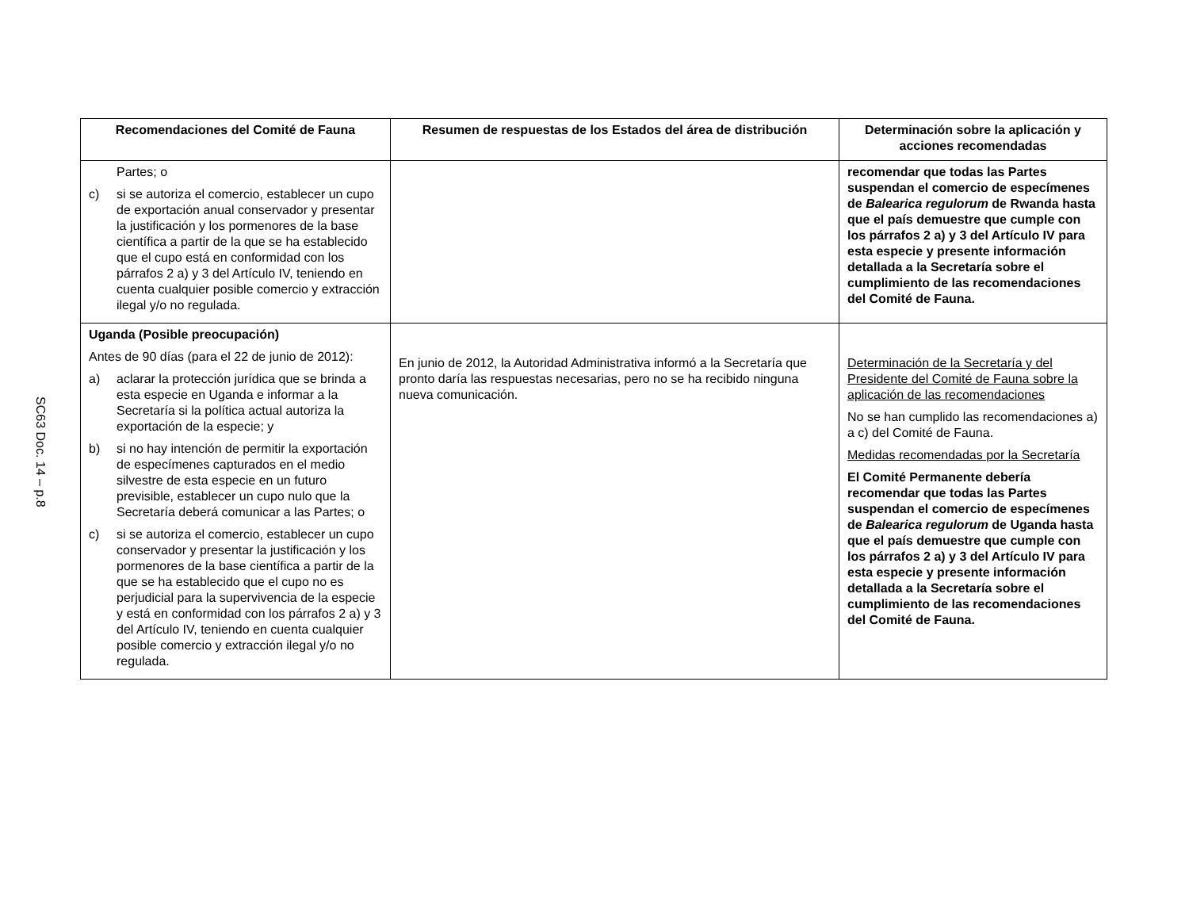SC63 Doc. 14 – p.8
| Recomendaciones del Comité de Fauna | Resumen de respuestas de los Estados del área de distribución | Determinación sobre la aplicación y acciones recomendadas |
| --- | --- | --- |
| Partes; o c) si se autoriza el comercio, establecer un cupo de exportación anual conservador y presentar la justificación y los pormenores de la base científica a partir de la que se ha establecido que el cupo está en conformidad con los párrafos 2 a) y 3 del Artículo IV, teniendo en cuenta cualquier posible comercio y extracción ilegal y/o no regulada. | | recomendar que todas las Partes suspendan el comercio de especímenes de Balearica regulorum de Rwanda hasta que el país demuestre que cumple con los párrafos 2 a) y 3 del Artículo IV para esta especie y presente información detallada a la Secretaría sobre el cumplimiento de las recomendaciones del Comité de Fauna. |
| Uganda (Posible preocupación) Antes de 90 días (para el 22 de junio de 2012): a) aclarar la protección jurídica que se brinda a esta especie en Uganda e informar a la Secretaría si la política actual autoriza la exportación de la especie; y b) si no hay intención de permitir la exportación de especímenes capturados en el medio silvestre de esta especie en un futuro previsible, establecer un cupo nulo que la Secretaría deberá comunicar a las Partes; o c) si se autoriza el comercio, establecer un cupo conservador y presentar la justificación y los pormenores de la base científica a partir de la que se ha establecido que el cupo no es perjudicial para la supervivencia de la especie y está en conformidad con los párrafos 2 a) y 3 del Artículo IV, teniendo en cuenta cualquier posible comercio y extracción ilegal y/o no regulada. | En junio de 2012, la Autoridad Administrativa informó a la Secretaría que pronto daría las respuestas necesarias, pero no se ha recibido ninguna nueva comunicación. | Determinación de la Secretaría y del Presidente del Comité de Fauna sobre la aplicación de las recomendaciones No se han cumplido las recomendaciones a) a c) del Comité de Fauna. Medidas recomendadas por la Secretaría El Comité Permanente debería recomendar que todas las Partes suspendan el comercio de especímenes de Balearica regulorum de Uganda hasta que el país demuestre que cumple con los párrafos 2 a) y 3 del Artículo IV para esta especie y presente información detallada a la Secretaría sobre el cumplimiento de las recomendaciones del Comité de Fauna. |